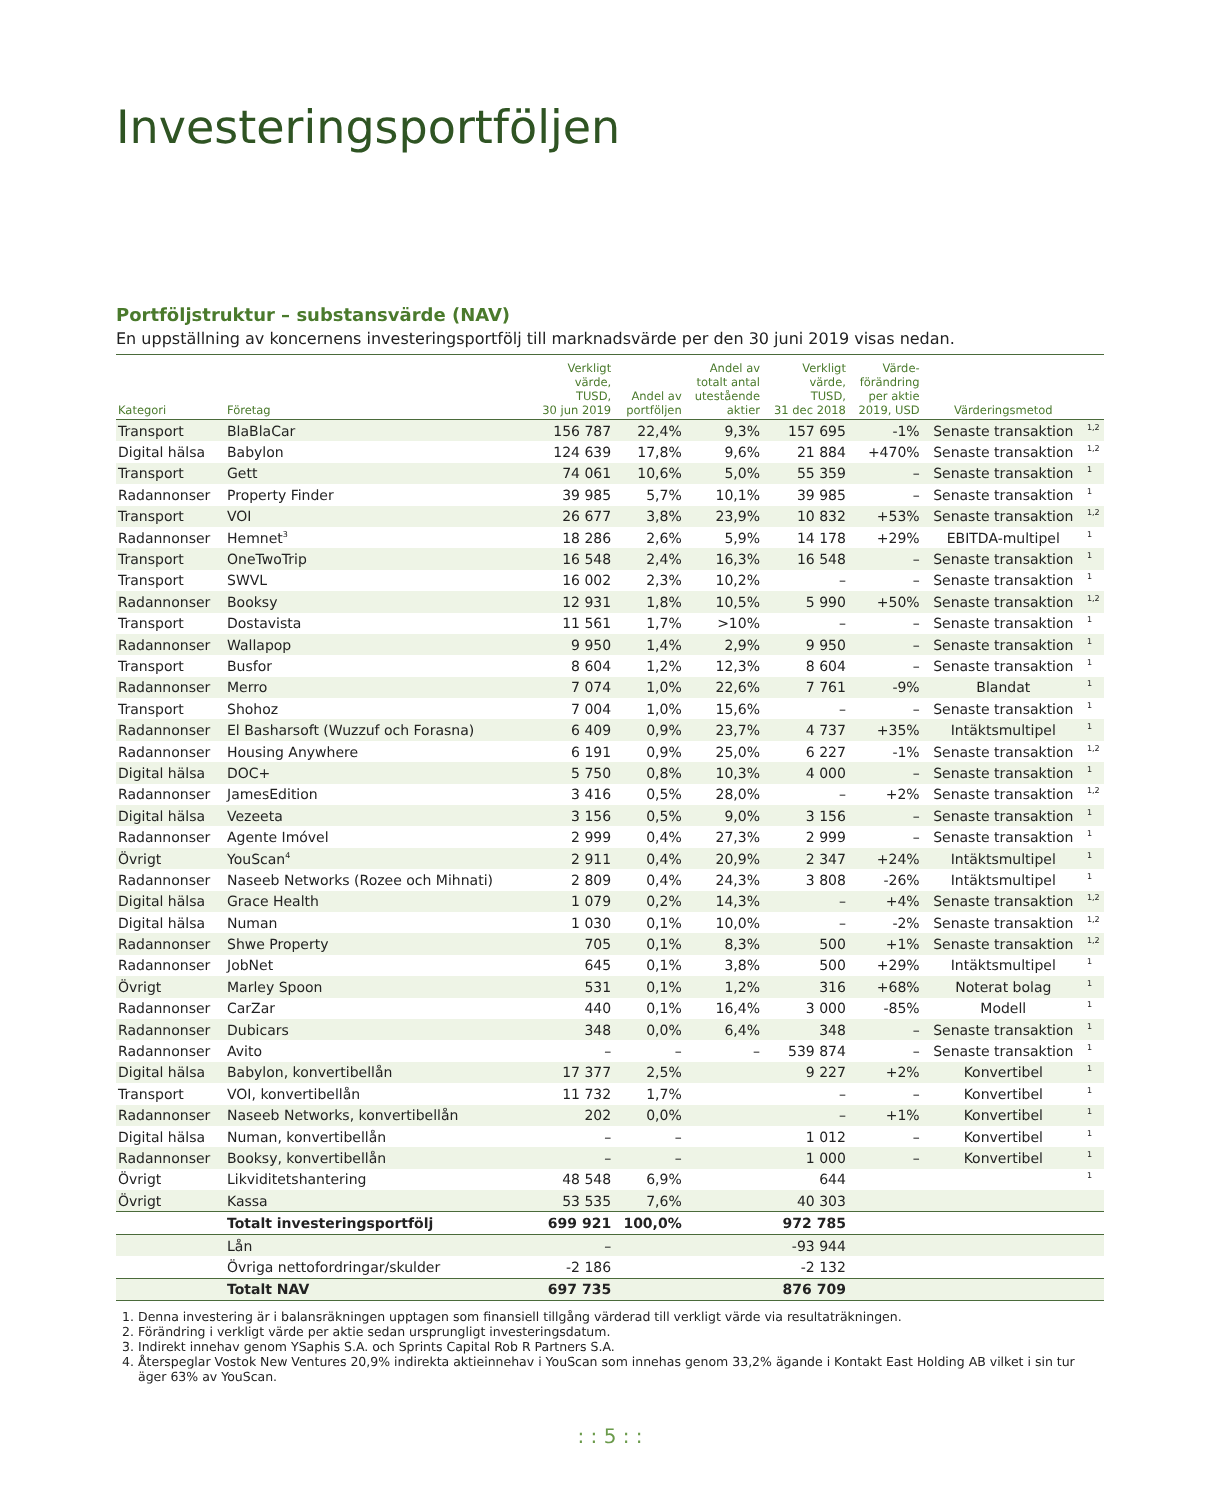Investeringsportföljen
Portföljstruktur – substansvärde (NAV)
En uppställning av koncernens investeringsportfölj till marknadsvärde per den 30 juni 2019 visas nedan.
| Kategori | Företag | Verkligt värde, TUSD, 30 jun 2019 | Andel av portföljen | Andel av totalt antal utestående aktier | Verkligt värde, TUSD, 31 dec 2018 | Värde- förändring per aktie 2019, USD | Värderingsmetod | |
| --- | --- | --- | --- | --- | --- | --- | --- | --- |
| Transport | BlaBlaCar | 156 787 | 22,4% | 9,3% | 157 695 | -1% | Senaste transaktion | <sup>1,2</sup> |
| Digital hälsa | Babylon | 124 639 | 17,8% | 9,6% | 21 884 | +470% | Senaste transaktion | <sup>1,2</sup> |
| Transport | Gett | 74 061 | 10,6% | 5,0% | 55 359 | – | Senaste transaktion | <sup>1</sup> |
| Radannonser | Property Finder | 39 985 | 5,7% | 10,1% | 39 985 | – | Senaste transaktion | <sup>1</sup> |
| Transport | VOI | 26 677 | 3,8% | 23,9% | 10 832 | +53% | Senaste transaktion | <sup>1,2</sup> |
| Radannonser | Hemnet<sup>3</sup> | 18 286 | 2,6% | 5,9% | 14 178 | +29% | EBITDA-multipel | <sup>1</sup> |
| Transport | OneTwoTrip | 16 548 | 2,4% | 16,3% | 16 548 | – | Senaste transaktion | <sup>1</sup> |
| Transport | SWVL | 16 002 | 2,3% | 10,2% | – | – | Senaste transaktion | <sup>1</sup> |
| Radannonser | Booksy | 12 931 | 1,8% | 10,5% | 5 990 | +50% | Senaste transaktion | <sup>1,2</sup> |
| Transport | Dostavista | 11 561 | 1,7% | >10% | – | – | Senaste transaktion | <sup>1</sup> |
| Radannonser | Wallapop | 9 950 | 1,4% | 2,9% | 9 950 | – | Senaste transaktion | <sup>1</sup> |
| Transport | Busfor | 8 604 | 1,2% | 12,3% | 8 604 | – | Senaste transaktion | <sup>1</sup> |
| Radannonser | Merro | 7 074 | 1,0% | 22,6% | 7 761 | -9% | Blandat | <sup>1</sup> |
| Transport | Shohoz | 7 004 | 1,0% | 15,6% | – | – | Senaste transaktion | <sup>1</sup> |
| Radannonser | El Basharsoft (Wuzzuf och Forasna) | 6 409 | 0,9% | 23,7% | 4 737 | +35% | Intäktsmultipel | <sup>1</sup> |
| Radannonser | Housing Anywhere | 6 191 | 0,9% | 25,0% | 6 227 | -1% | Senaste transaktion | <sup>1,2</sup> |
| Digital hälsa | DOC+ | 5 750 | 0,8% | 10,3% | 4 000 | – | Senaste transaktion | <sup>1</sup> |
| Radannonser | JamesEdition | 3 416 | 0,5% | 28,0% | – | +2% | Senaste transaktion | <sup>1,2</sup> |
| Digital hälsa | Vezeeta | 3 156 | 0,5% | 9,0% | 3 156 | – | Senaste transaktion | <sup>1</sup> |
| Radannonser | Agente Imóvel | 2 999 | 0,4% | 27,3% | 2 999 | – | Senaste transaktion | <sup>1</sup> |
| Övrigt | YouScan<sup>4</sup> | 2 911 | 0,4% | 20,9% | 2 347 | +24% | Intäktsmultipel | <sup>1</sup> |
| Radannonser | Naseeb Networks (Rozee och Mihnati) | 2 809 | 0,4% | 24,3% | 3 808 | -26% | Intäktsmultipel | <sup>1</sup> |
| Digital hälsa | Grace Health | 1 079 | 0,2% | 14,3% | – | +4% | Senaste transaktion | <sup>1,2</sup> |
| Digital hälsa | Numan | 1 030 | 0,1% | 10,0% | – | -2% | Senaste transaktion | <sup>1,2</sup> |
| Radannonser | Shwe Property | 705 | 0,1% | 8,3% | 500 | +1% | Senaste transaktion | <sup>1,2</sup> |
| Radannonser | JobNet | 645 | 0,1% | 3,8% | 500 | +29% | Intäktsmultipel | <sup>1</sup> |
| Övrigt | Marley Spoon | 531 | 0,1% | 1,2% | 316 | +68% | Noterat bolag | <sup>1</sup> |
| Radannonser | CarZar | 440 | 0,1% | 16,4% | 3 000 | -85% | Modell | <sup>1</sup> |
| Radannonser | Dubicars | 348 | 0,0% | 6,4% | 348 | – | Senaste transaktion | <sup>1</sup> |
| Radannonser | Avito | – | – | – | 539 874 | – | Senaste transaktion | <sup>1</sup> |
| Digital hälsa | Babylon, konvertibellån | 17 377 | 2,5% | | 9 227 | +2% | Konvertibel | <sup>1</sup> |
| Transport | VOI, konvertibellån | 11 732 | 1,7% | | – | – | Konvertibel | <sup>1</sup> |
| Radannonser | Naseeb Networks, konvertibellån | 202 | 0,0% | | – | +1% | Konvertibel | <sup>1</sup> |
| Digital hälsa | Numan, konvertibellån | – | – | | 1 012 | – | Konvertibel | <sup>1</sup> |
| Radannonser | Booksy, konvertibellån | – | – | | 1 000 | – | Konvertibel | <sup>1</sup> |
| Övrigt | Likviditetshantering | 48 548 | 6,9% | | 644 | | | <sup>1</sup> |
| Övrigt | Kassa | 53 535 | 7,6% | | 40 303 | | | |
| | Totalt investeringsportfölj | 699 921 | 100,0% | | 972 785 | | | |
| | Lån | – | | | -93 944 | | | |
| | Övriga nettofordringar/skulder | -2 186 | | | -2 132 | | | |
| | Totalt NAV | 697 735 | | | 876 709 | | | |
1. Denna investering är i balansräkningen upptagen som finansiell tillgång värderad till verkligt värde via resultaträkningen.
2. Förändring i verkligt värde per aktie sedan ursprungligt investeringsdatum.
3. Indirekt innehav genom YSaphis S.A. och Sprints Capital Rob R Partners S.A.
4. Återspeglar Vostok New Ventures 20,9% indirekta aktieinnehav i YouScan som innehas genom 33,2% ägande i Kontakt East Holding AB vilket i sin tur äger 63% av YouScan.
: : 5 : :